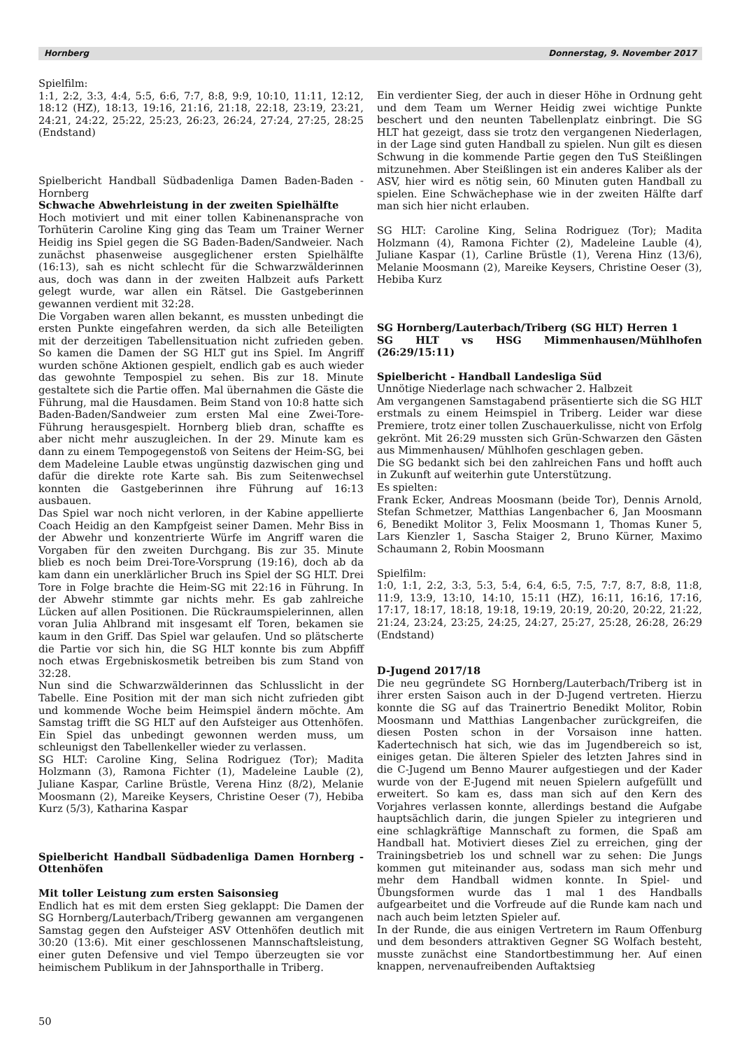Hornberg Donnerstag, 9. November 2017
Spielfilm:
1:1, 2:2, 3:3, 4:4, 5:5, 6:6, 7:7, 8:8, 9:9, 10:10, 11:11, 12:12, 18:12 (HZ), 18:13, 19:16, 21:16, 21:18, 22:18, 23:19, 23:21, 24:21, 24:22, 25:22, 25:23, 26:23, 26:24, 27:24, 27:25, 28:25 (Endstand)
Spielbericht Handball Südbadenliga Damen Baden-Baden - Hornberg
Schwache Abwehrleistung in der zweiten Spielhälfte
Hoch motiviert und mit einer tollen Kabinenansprache von Torhüterin Caroline King ging das Team um Trainer Werner Heidig ins Spiel gegen die SG Baden-Baden/Sandweier. Nach zunächst phasenweise ausgeglichener ersten Spielhälfte (16:13), sah es nicht schlecht für die Schwarzwälderinnen aus, doch was dann in der zweiten Halbzeit aufs Parkett gelegt wurde, war allen ein Rätsel. Die Gastgeberinnen gewannen verdient mit 32:28.
Die Vorgaben waren allen bekannt, es mussten unbedingt die ersten Punkte eingefahren werden, da sich alle Beteiligten mit der derzeitigen Tabellensituation nicht zufrieden geben. So kamen die Damen der SG HLT gut ins Spiel. Im Angriff wurden schöne Aktionen gespielt, endlich gab es auch wieder das gewohnte Tempospiel zu sehen. Bis zur 18. Minute gestaltete sich die Partie offen. Mal übernahmen die Gäste die Führung, mal die Hausdamen. Beim Stand von 10:8 hatte sich Baden-Baden/Sandweier zum ersten Mal eine Zwei-Tore-Führung herausgespielt. Hornberg blieb dran, schaffte es aber nicht mehr auszugleichen. In der 29. Minute kam es dann zu einem Tempogegenstoß von Seitens der Heim-SG, bei dem Madeleine Lauble etwas ungünstig dazwischen ging und dafür die direkte rote Karte sah. Bis zum Seitenwechsel konnten die Gastgeberinnen ihre Führung auf 16:13 ausbauen.
Das Spiel war noch nicht verloren, in der Kabine appellierte Coach Heidig an den Kampfgeist seiner Damen. Mehr Biss in der Abwehr und konzentrierte Würfe im Angriff waren die Vorgaben für den zweiten Durchgang. Bis zur 35. Minute blieb es noch beim Drei-Tore-Vorsprung (19:16), doch ab da kam dann ein unerklärlicher Bruch ins Spiel der SG HLT. Drei Tore in Folge brachte die Heim-SG mit 22:16 in Führung. In der Abwehr stimmte gar nichts mehr. Es gab zahlreiche Lücken auf allen Positionen. Die Rückraumspielerinnen, allen voran Julia Ahlbrand mit insgesamt elf Toren, bekamen sie kaum in den Griff. Das Spiel war gelaufen. Und so plätscherte die Partie vor sich hin, die SG HLT konnte bis zum Abpfiff noch etwas Ergebniskosmetik betreiben bis zum Stand von 32:28.
Nun sind die Schwarzwälderinnen das Schlusslicht in der Tabelle. Eine Position mit der man sich nicht zufrieden gibt und kommende Woche beim Heimspiel ändern möchte. Am Samstag trifft die SG HLT auf den Aufsteiger aus Ottenhöfen. Ein Spiel das unbedingt gewonnen werden muss, um schleunigst den Tabellenkeller wieder zu verlassen.
SG HLT: Caroline King, Selina Rodriguez (Tor); Madita Holzmann (3), Ramona Fichter (1), Madeleine Lauble (2), Juliane Kaspar, Carline Brüstle, Verena Hinz (8/2), Melanie Moosmann (2), Mareike Keysers, Christine Oeser (7), Hebiba Kurz (5/3), Katharina Kaspar
Spielbericht Handball Südbadenliga Damen Hornberg - Ottenhöfen
Mit toller Leistung zum ersten Saisonsieg
Endlich hat es mit dem ersten Sieg geklappt: Die Damen der SG Hornberg/Lauterbach/Triberg gewannen am vergangenen Samstag gegen den Aufsteiger ASV Ottenhöfen deutlich mit 30:20 (13:6). Mit einer geschlossenen Mannschaftsleistung, einer guten Defensive und viel Tempo überzeugten sie vor heimischem Publikum in der Jahnsporthalle in Triberg.
Ein verdienter Sieg, der auch in dieser Höhe in Ordnung geht und dem Team um Werner Heidig zwei wichtige Punkte beschert und den neunten Tabellenplatz einbringt. Die SG HLT hat gezeigt, dass sie trotz den vergangenen Niederlagen, in der Lage sind guten Handball zu spielen. Nun gilt es diesen Schwung in die kommende Partie gegen den TuS Steißlingen mitzunehmen. Aber Steißlingen ist ein anderes Kaliber als der ASV, hier wird es nötig sein, 60 Minuten guten Handball zu spielen. Eine Schwächephase wie in der zweiten Hälfte darf man sich hier nicht erlauben.
SG HLT: Caroline King, Selina Rodriguez (Tor); Madita Holzmann (4), Ramona Fichter (2), Madeleine Lauble (4), Juliane Kaspar (1), Carline Brüstle (1), Verena Hinz (13/6), Melanie Moosmann (2), Mareike Keysers, Christine Oeser (3), Hebiba Kurz
SG Hornberg/Lauterbach/Triberg (SG HLT) Herren 1
SG HLT vs HSG Mimmenhausen/Mühlhofen (26:29/15:11)
Spielbericht - Handball Landesliga Süd
Unnötige Niederlage nach schwacher 2. Halbzeit
Am vergangenen Samstagabend präsentierte sich die SG HLT erstmals zu einem Heimspiel in Triberg. Leider war diese Premiere, trotz einer tollen Zuschauerkulisse, nicht von Erfolg gekrönt. Mit 26:29 mussten sich Grün-Schwarzen den Gästen aus Mimmenhausen/ Mühlhofen geschlagen geben.
Die SG bedankt sich bei den zahlreichen Fans und hofft auch in Zukunft auf weiterhin gute Unterstützung.
Es spielten:
Frank Ecker, Andreas Moosmann (beide Tor), Dennis Arnold, Stefan Schmetzer, Matthias Langenbacher 6, Jan Moosmann 6, Benedikt Molitor 3, Felix Moosmann 1, Thomas Kuner 5, Lars Kienzler 1, Sascha Staiger 2, Bruno Kürner, Maximo Schaumann 2, Robin Moosmann
Spielfilm:
1:0, 1:1, 2:2, 3:3, 5:3, 5:4, 6:4, 6:5, 7:5, 7:7, 8:7, 8:8, 11:8, 11:9, 13:9, 13:10, 14:10, 15:11 (HZ), 16:11, 16:16, 17:16, 17:17, 18:17, 18:18, 19:18, 19:19, 20:19, 20:20, 20:22, 21:22, 21:24, 23:24, 23:25, 24:25, 24:27, 25:27, 25:28, 26:28, 26:29 (Endstand)
D-Jugend 2017/18
Die neu gegründete SG Hornberg/Lauterbach/Triberg ist in ihrer ersten Saison auch in der D-Jugend vertreten. Hierzu konnte die SG auf das Trainertrio Benedikt Molitor, Robin Moosmann und Matthias Langenbacher zurückgreifen, die diesen Posten schon in der Vorsaison inne hatten. Kadertechnisch hat sich, wie das im Jugendbereich so ist, einiges getan. Die älteren Spieler des letzten Jahres sind in die C-Jugend um Benno Maurer aufgestiegen und der Kader wurde von der E-Jugend mit neuen Spielern aufgefüllt und erweitert. So kam es, dass man sich auf den Kern des Vorjahres verlassen konnte, allerdings bestand die Aufgabe hauptsächlich darin, die jungen Spieler zu integrieren und eine schlagkräftige Mannschaft zu formen, die Spaß am Handball hat. Motiviert dieses Ziel zu erreichen, ging der Trainingsbetrieb los und schnell war zu sehen: Die Jungs kommen gut miteinander aus, sodass man sich mehr und mehr dem Handball widmen konnte. In Spiel- und Übungsformen wurde das 1 mal 1 des Handballs aufgearbeitet und die Vorfreude auf die Runde kam nach und nach auch beim letzten Spieler auf.
In der Runde, die aus einigen Vertretern im Raum Offenburg und dem besonders attraktiven Gegner SG Wolfach besteht, musste zunächst eine Standortbestimmung her. Auf einen knappen, nervenaufreibenden Auftaktsieg
50